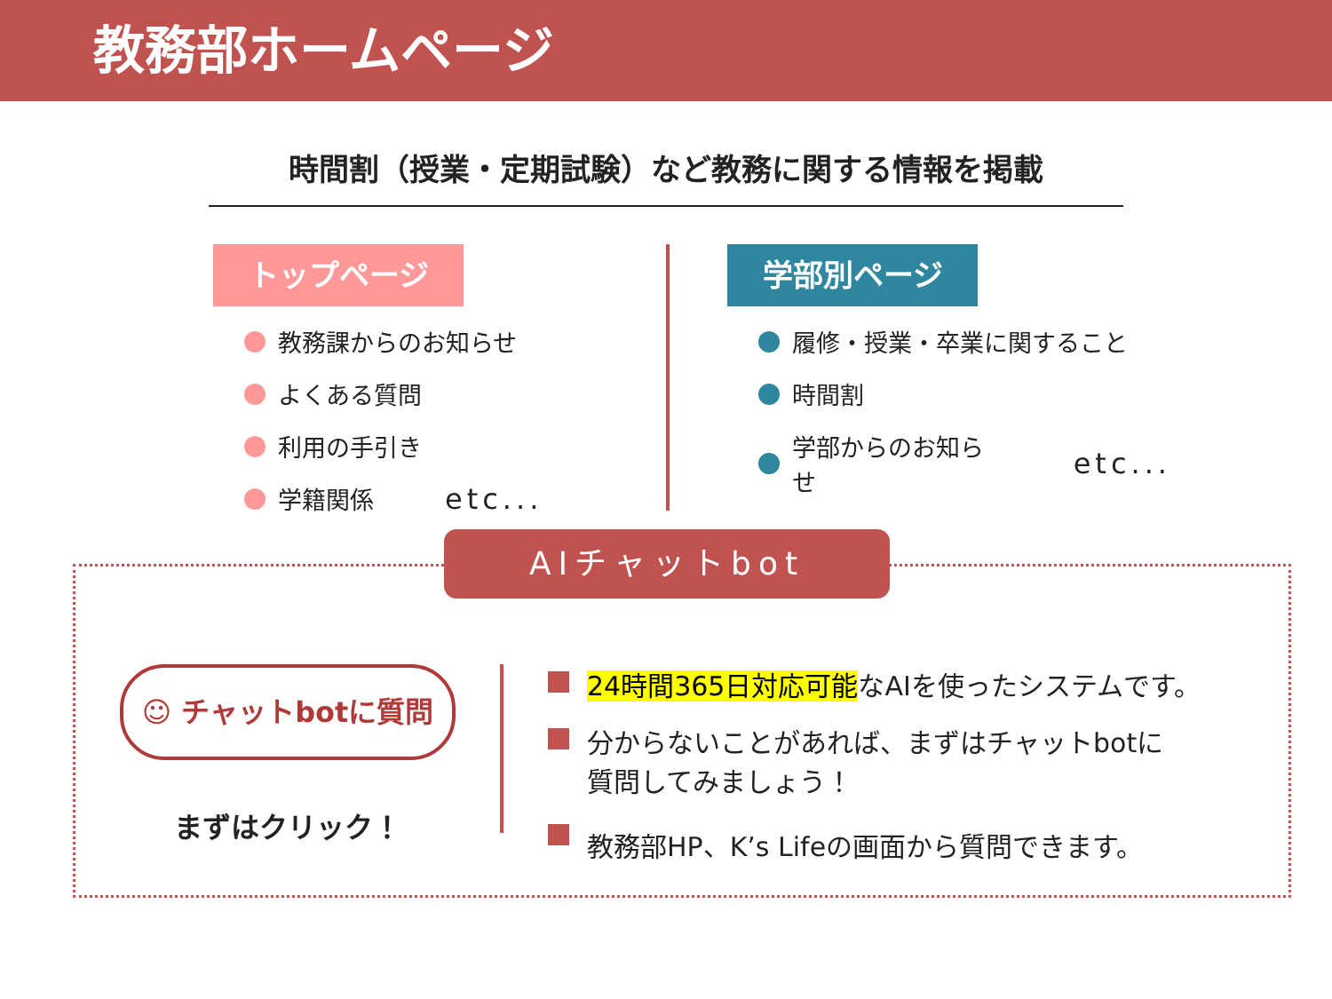教務部ホームページ
時間割（授業・定期試験）など教務に関する情報を掲載
トップページ
教務課からのお知らせ
よくある質問
利用の手引き
学籍関係 etc...
学部別ページ
履修・授業・卒業に関すること
時間割
学部からのお知らせ etc...
AIチャットbot
☺ チャットbotに質問
まずはクリック！
24時間365日対応可能なAIを使ったシステムです。
分からないことがあれば、まずはチャットbotに
質問してみましょう！
教務部HP、K’s Lifeの画面から質問できます。